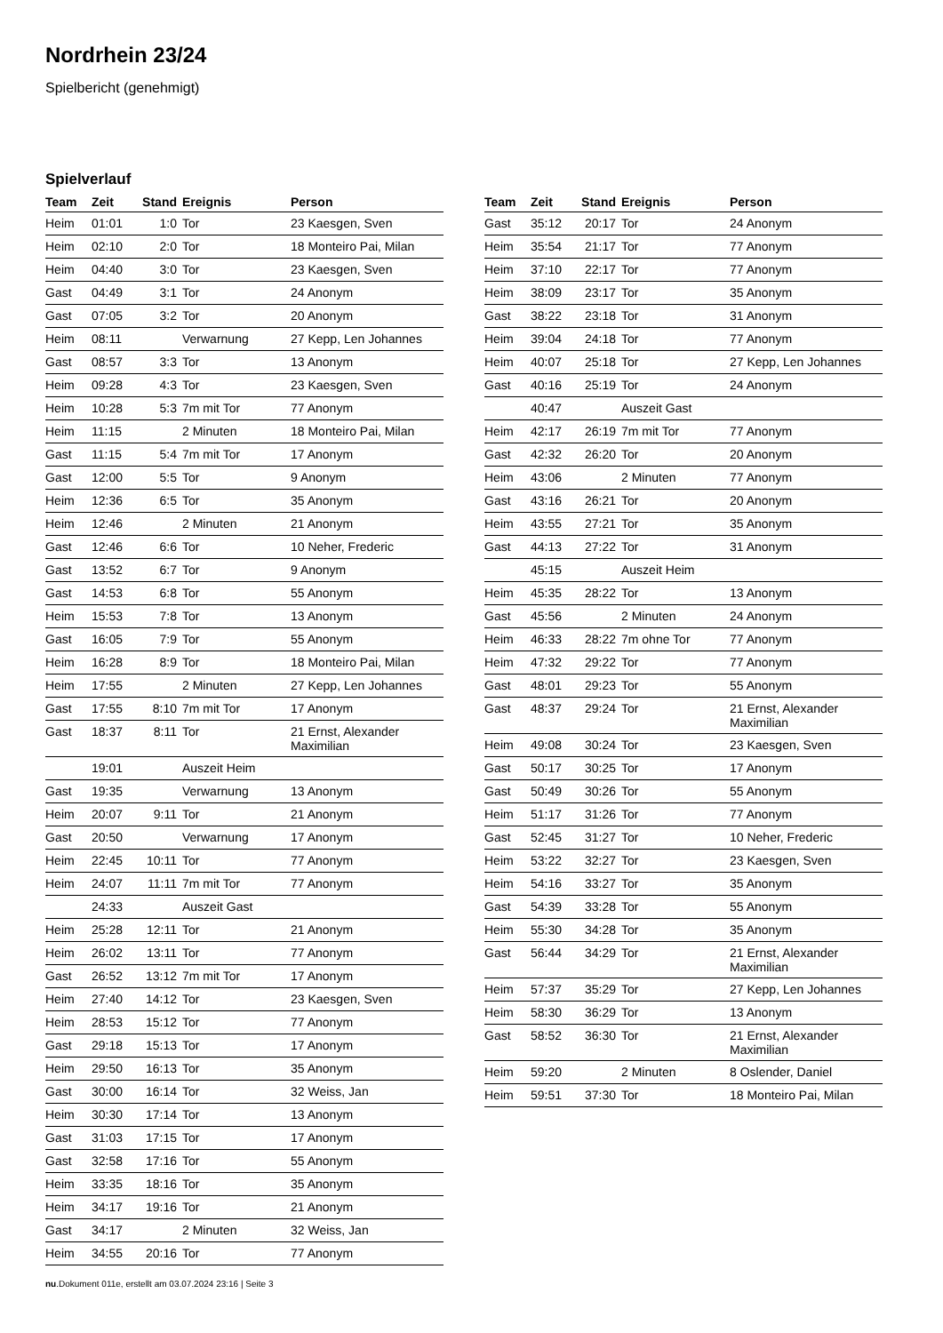Nordrhein 23/24
Spielbericht (genehmigt)
Spielverlauf
| Team | Zeit | Stand | Ereignis | Person |
| --- | --- | --- | --- | --- |
| Heim | 01:01 | 1:0 | Tor | 23 Kaesgen, Sven |
| Heim | 02:10 | 2:0 | Tor | 18 Monteiro Pai, Milan |
| Heim | 04:40 | 3:0 | Tor | 23 Kaesgen, Sven |
| Gast | 04:49 | 3:1 | Tor | 24 Anonym |
| Gast | 07:05 | 3:2 | Tor | 20 Anonym |
| Heim | 08:11 | | Verwarnung | 27 Kepp, Len Johannes |
| Gast | 08:57 | 3:3 | Tor | 13 Anonym |
| Heim | 09:28 | 4:3 | Tor | 23 Kaesgen, Sven |
| Heim | 10:28 | 5:3 | 7m mit Tor | 77 Anonym |
| Heim | 11:15 | | 2 Minuten | 18 Monteiro Pai, Milan |
| Gast | 11:15 | 5:4 | 7m mit Tor | 17 Anonym |
| Gast | 12:00 | 5:5 | Tor | 9 Anonym |
| Heim | 12:36 | 6:5 | Tor | 35 Anonym |
| Heim | 12:46 | | 2 Minuten | 21 Anonym |
| Gast | 12:46 | 6:6 | Tor | 10 Neher, Frederic |
| Gast | 13:52 | 6:7 | Tor | 9 Anonym |
| Gast | 14:53 | 6:8 | Tor | 55 Anonym |
| Heim | 15:53 | 7:8 | Tor | 13 Anonym |
| Gast | 16:05 | 7:9 | Tor | 55 Anonym |
| Heim | 16:28 | 8:9 | Tor | 18 Monteiro Pai, Milan |
| Heim | 17:55 | | 2 Minuten | 27 Kepp, Len Johannes |
| Gast | 17:55 | 8:10 | 7m mit Tor | 17 Anonym |
| Gast | 18:37 | 8:11 | Tor | 21 Ernst, Alexander Maximilian |
| | 19:01 | | Auszeit Heim | |
| Gast | 19:35 | | Verwarnung | 13 Anonym |
| Heim | 20:07 | 9:11 | Tor | 21 Anonym |
| Gast | 20:50 | | Verwarnung | 17 Anonym |
| Heim | 22:45 | 10:11 | Tor | 77 Anonym |
| Heim | 24:07 | 11:11 | 7m mit Tor | 77 Anonym |
| | 24:33 | | Auszeit Gast | |
| Heim | 25:28 | 12:11 | Tor | 21 Anonym |
| Heim | 26:02 | 13:11 | Tor | 77 Anonym |
| Gast | 26:52 | 13:12 | 7m mit Tor | 17 Anonym |
| Heim | 27:40 | 14:12 | Tor | 23 Kaesgen, Sven |
| Heim | 28:53 | 15:12 | Tor | 77 Anonym |
| Gast | 29:18 | 15:13 | Tor | 17 Anonym |
| Heim | 29:50 | 16:13 | Tor | 35 Anonym |
| Gast | 30:00 | 16:14 | Tor | 32 Weiss, Jan |
| Heim | 30:30 | 17:14 | Tor | 13 Anonym |
| Gast | 31:03 | 17:15 | Tor | 17 Anonym |
| Gast | 32:58 | 17:16 | Tor | 55 Anonym |
| Heim | 33:35 | 18:16 | Tor | 35 Anonym |
| Heim | 34:17 | 19:16 | Tor | 21 Anonym |
| Gast | 34:17 | | 2 Minuten | 32 Weiss, Jan |
| Heim | 34:55 | 20:16 | Tor | 77 Anonym |
| Team | Zeit | Stand | Ereignis | Person |
| --- | --- | --- | --- | --- |
| Gast | 35:12 | 20:17 | Tor | 24 Anonym |
| Heim | 35:54 | 21:17 | Tor | 77 Anonym |
| Heim | 37:10 | 22:17 | Tor | 77 Anonym |
| Heim | 38:09 | 23:17 | Tor | 35 Anonym |
| Gast | 38:22 | 23:18 | Tor | 31 Anonym |
| Heim | 39:04 | 24:18 | Tor | 77 Anonym |
| Heim | 40:07 | 25:18 | Tor | 27 Kepp, Len Johannes |
| Gast | 40:16 | 25:19 | Tor | 24 Anonym |
| | 40:47 | | Auszeit Gast | |
| Heim | 42:17 | 26:19 | 7m mit Tor | 77 Anonym |
| Gast | 42:32 | 26:20 | Tor | 20 Anonym |
| Heim | 43:06 | | 2 Minuten | 77 Anonym |
| Gast | 43:16 | 26:21 | Tor | 20 Anonym |
| Heim | 43:55 | 27:21 | Tor | 35 Anonym |
| Gast | 44:13 | 27:22 | Tor | 31 Anonym |
| | 45:15 | | Auszeit Heim | |
| Heim | 45:35 | 28:22 | Tor | 13 Anonym |
| Gast | 45:56 | | 2 Minuten | 24 Anonym |
| Heim | 46:33 | 28:22 | 7m ohne Tor | 77 Anonym |
| Heim | 47:32 | 29:22 | Tor | 77 Anonym |
| Gast | 48:01 | 29:23 | Tor | 55 Anonym |
| Gast | 48:37 | 29:24 | Tor | 21 Ernst, Alexander Maximilian |
| Heim | 49:08 | 30:24 | Tor | 23 Kaesgen, Sven |
| Gast | 50:17 | 30:25 | Tor | 17 Anonym |
| Gast | 50:49 | 30:26 | Tor | 55 Anonym |
| Heim | 51:17 | 31:26 | Tor | 77 Anonym |
| Gast | 52:45 | 31:27 | Tor | 10 Neher, Frederic |
| Heim | 53:22 | 32:27 | Tor | 23 Kaesgen, Sven |
| Heim | 54:16 | 33:27 | Tor | 35 Anonym |
| Gast | 54:39 | 33:28 | Tor | 55 Anonym |
| Heim | 55:30 | 34:28 | Tor | 35 Anonym |
| Gast | 56:44 | 34:29 | Tor | 21 Ernst, Alexander Maximilian |
| Heim | 57:37 | 35:29 | Tor | 27 Kepp, Len Johannes |
| Heim | 58:30 | 36:29 | Tor | 13 Anonym |
| Gast | 58:52 | 36:30 | Tor | 21 Ernst, Alexander Maximilian |
| Heim | 59:20 | | 2 Minuten | 8 Oslender, Daniel |
| Heim | 59:51 | 37:30 | Tor | 18 Monteiro Pai, Milan |
nu.Dokument 011e, erstellt am 03.07.2024 23:16 | Seite 3